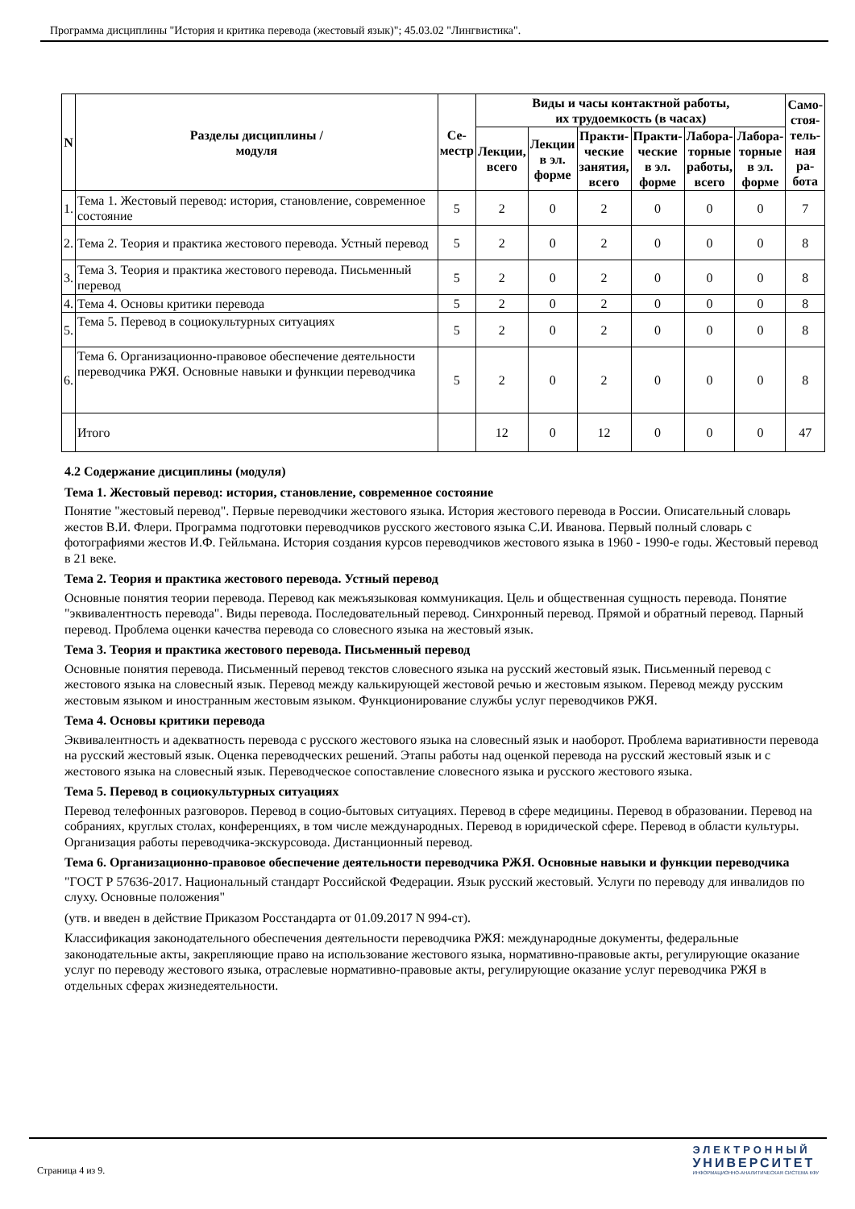Программа дисциплины "История и критика перевода (жестовый язык)"; 45.03.02 "Лингвистика".
| N | Разделы дисциплины / модуля | Се- местр | Виды и часы контактной работы, их трудоемкость (в часах) | | | | | | Само- стоя- тель- ная ра- бота |
| --- | --- | --- | --- | --- | --- | --- | --- | --- | --- |
| | | | Лекции, всего | Лекции в эл. форме | Практи- ческие занятия, всего | Практи- ческие в эл. форме | Лабора- торные работы, всего | Лабора- торные в эл. форме | |
| 1. | Тема 1. Жестовый перевод: история, становление, современное состояние | 5 | 2 | 0 | 2 | 0 | 0 | 0 | 7 |
| 2. | Тема 2. Теория и практика жестового перевода. Устный перевод | 5 | 2 | 0 | 2 | 0 | 0 | 0 | 8 |
| 3. | Тема 3. Теория и практика жестового перевода. Письменный перевод | 5 | 2 | 0 | 2 | 0 | 0 | 0 | 8 |
| 4. | Тема 4. Основы критики перевода | 5 | 2 | 0 | 2 | 0 | 0 | 0 | 8 |
| 5. | Тема 5. Перевод в социокультурных ситуациях | 5 | 2 | 0 | 2 | 0 | 0 | 0 | 8 |
| 6. | Тема 6. Организационно-правовое обеспечение деятельности переводчика РЖЯ. Основные навыки и функции переводчика | 5 | 2 | 0 | 2 | 0 | 0 | 0 | 8 |
| | Итого | | 12 | 0 | 12 | 0 | 0 | 0 | 47 |
4.2 Содержание дисциплины (модуля)
Тема 1. Жестовый перевод: история, становление, современное состояние
Понятие "жестовый перевод". Первые переводчики жестового языка. История жестового перевода в России. Описательный словарь жестов В.И. Флери. Программа подготовки переводчиков русского жестового языка С.И. Иванова. Первый полный словарь с фотографиями жестов И.Ф. Гейльмана. История создания курсов переводчиков жестового языка в 1960 - 1990-е годы. Жестовый перевод в 21 веке.
Тема 2. Теория и практика жестового перевода. Устный перевод
Основные понятия теории перевода. Перевод как межъязыковая коммуникация. Цель и общественная сущность перевода. Понятие "эквивалентность перевода". Виды перевода. Последовательный перевод. Синхронный перевод. Прямой и обратный перевод. Парный перевод. Проблема оценки качества перевода со словесного языка на жестовый язык.
Тема 3. Теория и практика жестового перевода. Письменный перевод
Основные понятия перевода. Письменный перевод текстов словесного языка на русский жестовый язык. Письменный перевод с жестового языка на словесный язык. Перевод между калькирующей жестовой речью и жестовым языком. Перевод между русским жестовым языком и иностранным жестовым языком. Функционирование службы услуг переводчиков РЖЯ.
Тема 4. Основы критики перевода
Эквивалентность и адекватность перевода с русского жестового языка на словесный язык и наоборот. Проблема вариативности перевода на русский жестовый язык. Оценка переводческих решений. Этапы работы над оценкой перевода на русский жестовый язык и с жестового языка на словесный язык. Переводческое сопоставление словесного языка и русского жестового языка.
Тема 5. Перевод в социокультурных ситуациях
Перевод телефонных разговоров. Перевод в социо-бытовых ситуациях. Перевод в сфере медицины. Перевод в образовании. Перевод на собраниях, круглых столах, конференциях, в том числе международных. Перевод в юридической сфере. Перевод в области культуры. Организация работы переводчика-экскурсовода. Дистанционный перевод.
Тема 6. Организационно-правовое обеспечение деятельности переводчика РЖЯ. Основные навыки и функции переводчика
"ГОСТ Р 57636-2017. Национальный стандарт Российской Федерации. Язык русский жестовый. Услуги по переводу для инвалидов по слуху. Основные положения"
(утв. и введен в действие Приказом Росстандарта от 01.09.2017 N 994-ст).
Классификация законодательного обеспечения деятельности переводчика РЖЯ: международные документы, федеральные законодательные акты, закрепляющие право на использование жестового языка, нормативно-правовые акты, регулирующие оказание услуг по переводу жестового языка, отраслевые нормативно-правовые акты, регулирующие оказание услуг переводчика РЖЯ в отдельных сферах жизнедеятельности.
Страница 4 из 9.
ЭЛЕКТРОННЫЙ
УНИВЕРСИТЕТ
ИНФОРМАЦИОННО-АНАЛИТИЧЕСКАЯ СИСТЕМА КФУ